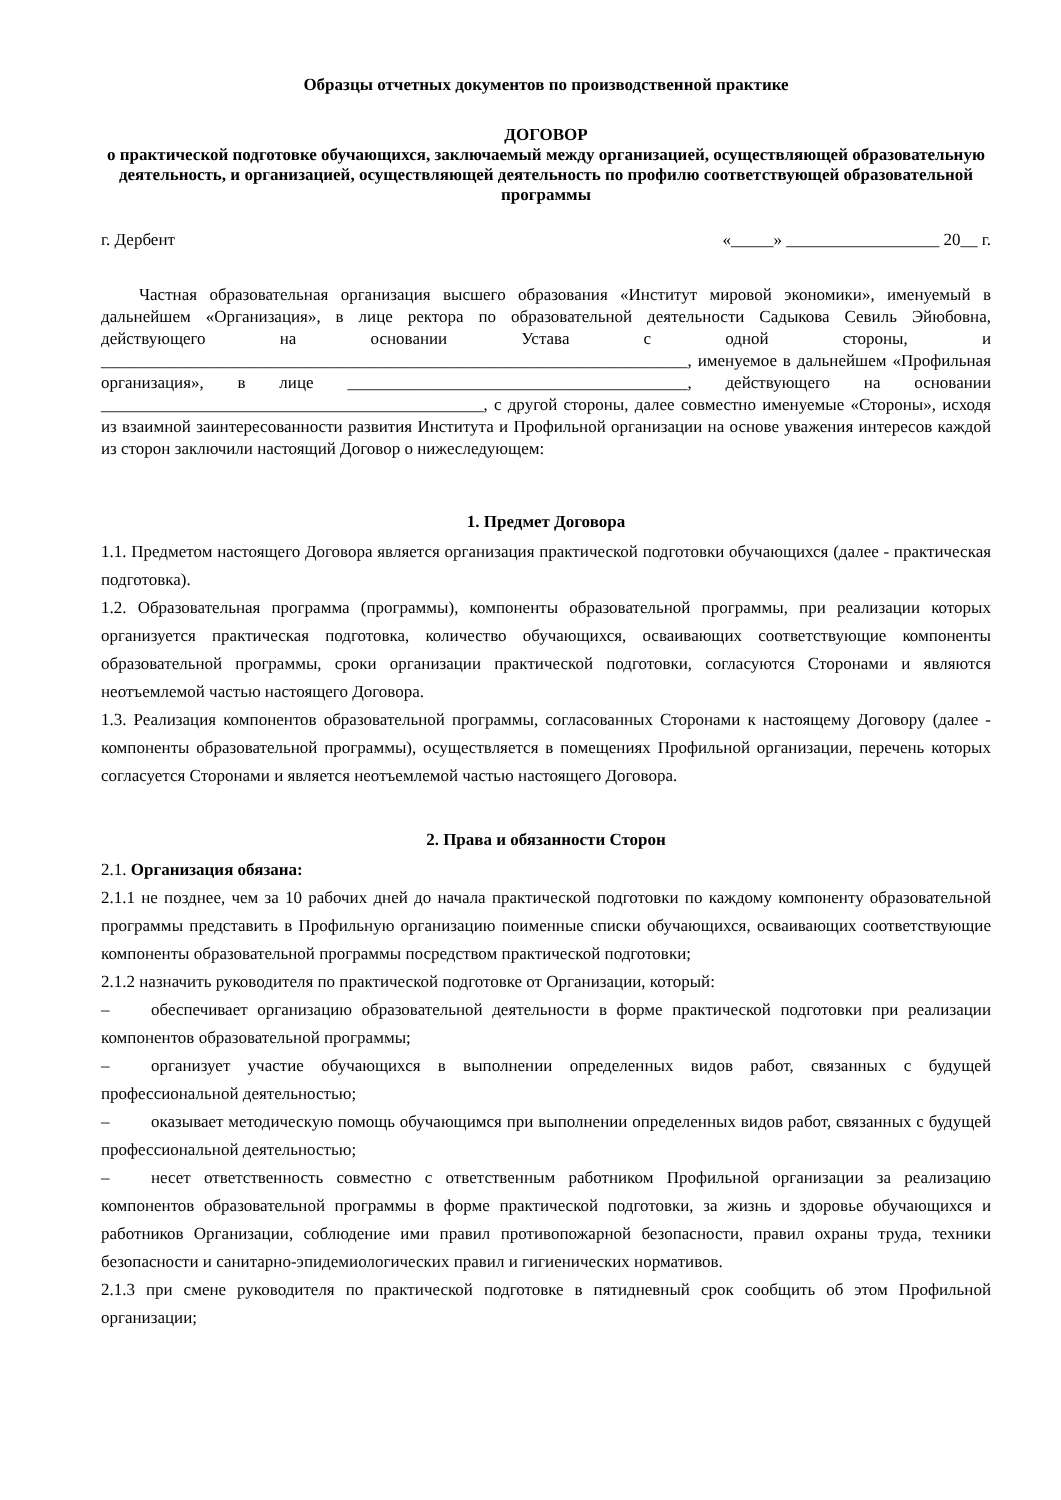Образцы отчетных документов по производственной практике
ДОГОВОР
о практической подготовке обучающихся, заключаемый между организацией, осуществляющей образовательную деятельность, и организацией, осуществляющей деятельность по профилю соответствующей образовательной программы
г. Дербент «_____» __________________ 20__ г.
Частная образовательная организация высшего образования «Институт мировой экономики», именуемый в дальнейшем «Организация», в лице ректора по образовательной деятельности Садыкова Севиль Эйюбовна, действующего на основании Устава с одной стороны, и _____________________________________________________________________, именуемое в дальнейшем «Профильная организация», в лице ________________________________________, действующего на основании _____________________________________________, с другой стороны, далее совместно именуемые «Стороны», исходя из взаимной заинтересованности развития Института и Профильной организации на основе уважения интересов каждой из сторон заключили настоящий Договор о нижеследующем:
1. Предмет Договора
1.1. Предметом настоящего Договора является организация практической подготовки обучающихся (далее - практическая подготовка).
1.2. Образовательная программа (программы), компоненты образовательной программы, при реализации которых организуется практическая подготовка, количество обучающихся, осваивающих соответствующие компоненты образовательной программы, сроки организации практической подготовки, согласуются Сторонами и являются неотъемлемой частью настоящего Договора.
1.3. Реализация компонентов образовательной программы, согласованных Сторонами к настоящему Договору (далее - компоненты образовательной программы), осуществляется в помещениях Профильной организации, перечень которых согласуется Сторонами и является неотъемлемой частью настоящего Договора.
2. Права и обязанности Сторон
2.1. Организация обязана:
2.1.1 не позднее, чем за 10 рабочих дней до начала практической подготовки по каждому компоненту образовательной программы представить в Профильную организацию поименные списки обучающихся, осваивающих соответствующие компоненты образовательной программы посредством практической подготовки;
2.1.2 назначить руководителя по практической подготовке от Организации, который:
– обеспечивает организацию образовательной деятельности в форме практической подготовки при реализации компонентов образовательной программы;
– организует участие обучающихся в выполнении определенных видов работ, связанных с будущей профессиональной деятельностью;
– оказывает методическую помощь обучающимся при выполнении определенных видов работ, связанных с будущей профессиональной деятельностью;
– несет ответственность совместно с ответственным работником Профильной организации за реализацию компонентов образовательной программы в форме практической подготовки, за жизнь и здоровье обучающихся и работников Организации, соблюдение ими правил противопожарной безопасности, правил охраны труда, техники безопасности и санитарно-эпидемиологических правил и гигиенических нормативов.
2.1.3 при смене руководителя по практической подготовке в пятидневный срок сообщить об этом Профильной организации;